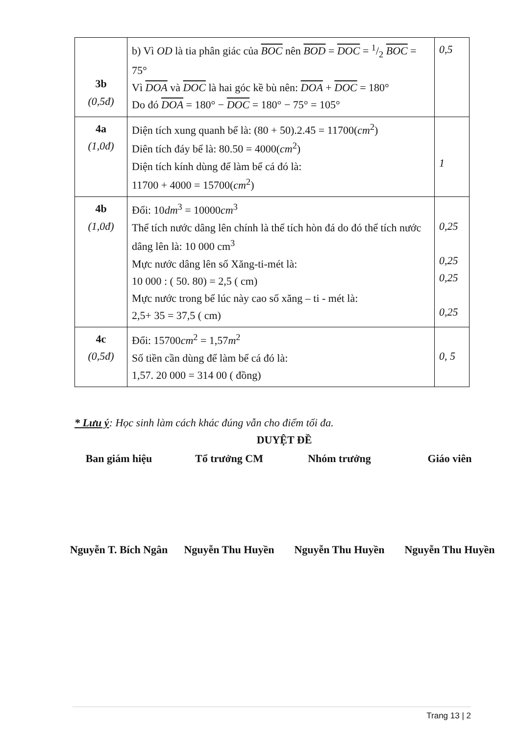| 3b (0,5đ) | b) Vì OD là tia phân giác của BOC nên BOD = DOC = 1/2 BOC = 75° Vì DOA và DOC là hai góc kề bù nên: DOA + DOC = 180° Do đó DOA = 180° − DOC = 180° − 75° = 105° | 0,5 |
| 4a (1,0đ) | Diện tích xung quanh bể là: (80 + 50).2.45 = 11700( cm<sup>2</sup>) Diên tích đáy bể là: 80.50 = 4000( cm<sup>2</sup>) Diện tích kính dùng để làm bể cá đó là: 11700 + 4000 = 15700( cm<sup>2</sup>) | 1 |
| 4b (1,0đ) | Đổi: 10 dm<sup>3</sup> = 10000 cm<sup>3</sup> Thể tích nước dâng lên chính là thể tích hòn đá do đó thể tích nước dâng lên là: 10 000 cm<sup>3</sup> Mực nước dâng lên số Xăng-ti-mét là: 10 000 : ( 50. 80) = 2,5 ( cm) Mực nước trong bể lúc này cao số xăng – ti - mét là: 2,5+ 35 = 37,5 ( cm) | 0,25 0,25 0,25 0,25 |
| 4c (0,5đ) | Đổi: 15700 cm<sup>2</sup> = 1,57 m<sup>2</sup> Số tiền cần dùng để làm bể cá đó là: 1,57. 20 000 = 314 00 ( đồng) | 0, 5 |
* Lưu ý: Học sinh làm cách khác đúng vẫn cho điểm tối đa.
DUYỆT ĐỀ
Ban giám hiệu Tổ trưởng CM Nhóm trưởng Giáo viên
Nguyễn T. Bích Ngân
Nguyễn Thu Huyền Nguyễn Thu Huyền Nguyễn Thu Huyền
Trang 13 | 2